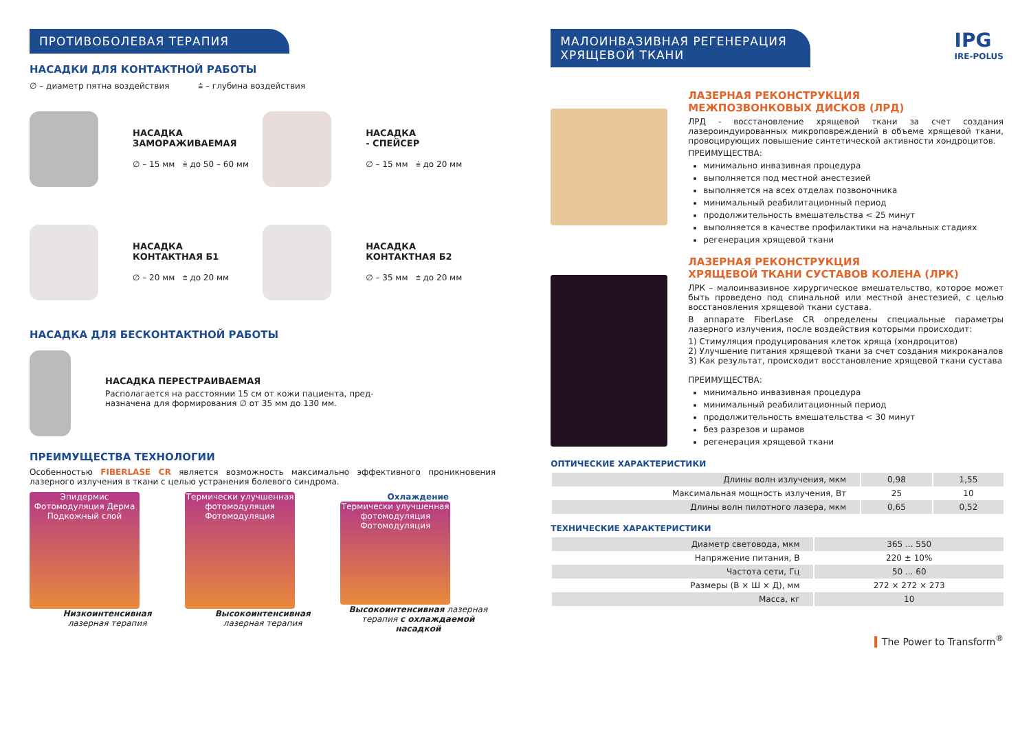ПРОТИВОБОЛЕВАЯ ТЕРАПИЯ
НАСАДКИ ДЛЯ КОНТАКТНОЙ РАБОТЫ
∅ – диаметр пятна воздействия ⩧ – глубина воздействия
НАСАДКА
ЗАМОРАЖИВАЕМАЯ
∅ – 15 мм ⩧ до 50 – 60 мм
НАСАДКА
- СПЕЙСЕР
∅ – 15 мм ⩧ до 20 мм
НАСАДКА
КОНТАКТНАЯ Б1
∅ – 20 мм ⩧ до 20 мм
НАСАДКА
КОНТАКТНАЯ Б2
∅ – 35 мм ⩧ до 20 мм
НАСАДКА ДЛЯ БЕСКОНТАКТНОЙ РАБОТЫ
НАСАДКА ПЕРЕСТРАИВАЕМАЯ
Располагается на расстоянии 15 см от кожи пациента, пред-
назначена для формирования ∅ от 35 мм до 130 мм.
ПРЕИМУЩЕСТВА ТЕХНОЛОГИИ
Особенностью FIBERLASE CR является возможность максимально эффективного проникновения лазерного излучения в ткани с целью устранения болевого синдрома.
Эпидермис Фотомодуляция Дерма Подкожный слой
Низкоинтенсивная
лазерная терапия
Термически улучшенная фотомодуляция Фотомодуляция
Высокоинтенсивная
лазерная терапия
Охлаждение
Термически улучшенная фотомодуляция Фотомодуляция
Высокоинтенсивная лазерная
терапия с охлаждаемой насадкой
МАЛОИНВАЗИВНАЯ РЕГЕНЕРАЦИЯ
ХРЯЩЕВОЙ ТКАНИ
IPG
IRE-POLUS
ЛАЗЕРНАЯ РЕКОНСТРУКЦИЯ
МЕЖПОЗВОНКОВЫХ ДИСКОВ (ЛРД)
ЛРД - восстановление хрящевой ткани за счет создания лазероиндуированных микроповреждений в объеме хрящевой ткани, провоцирующих повышение синтетической активности хондроцитов.
ПРЕИМУЩЕСТВА:
минимально инвазивная процедура
выполняется под местной анестезией
выполняется на всех отделах позвоночника
минимальный реабилитационный период
продолжительность вмешательства < 25 минут
выполняется в качестве профилактики на начальных стадиях
регенерация хрящевой ткани
ЛАЗЕРНАЯ РЕКОНСТРУКЦИЯ
ХРЯЩЕВОЙ ТКАНИ СУСТАВОВ КОЛЕНА (ЛРК)
ЛРК – малоинвазивное хирургическое вмешательство, которое может быть проведено под спинальной или местной анестезией, с целью восстановления хрящевой ткани сустава.
В аппарате FiberLase CR определены специальные параметры лазерного излучения, после воздействия которыми происходит:
1) Стимуляция продуцирования клеток хряща (хондроцитов)
2) Улучшение питания хрящевой ткани за счет создания микроканалов
3) Как результат, происходит восстановление хрящевой ткани сустава
ПРЕИМУЩЕСТВА:
минимально инвазивная процедура
минимальный реабилитационный период
продолжительность вмешательства < 30 минут
без разрезов и шрамов
регенерация хрящевой ткани
ОПТИЧЕСКИЕ ХАРАКТЕРИСТИКИ
| Длины волн излучения, мкм | 0,98 | 1,55 |
| Максимальная мощность излучения, Вт | 25 | 10 |
| Длины волн пилотного лазера, мкм | 0,65 | 0,52 |
ТЕХНИЧЕСКИЕ ХАРАКТЕРИСТИКИ
| Диаметр световода, мкм | 365 ... 550 |
| Напряжение питания, В | 220 ± 10% |
| Частота сети, Гц | 50 ... 60 |
| Размеры (В × Ш × Д), мм | 272 × 272 × 273 |
| Масса, кг | 10 |
▍The Power to Transform<sup>®</sup>